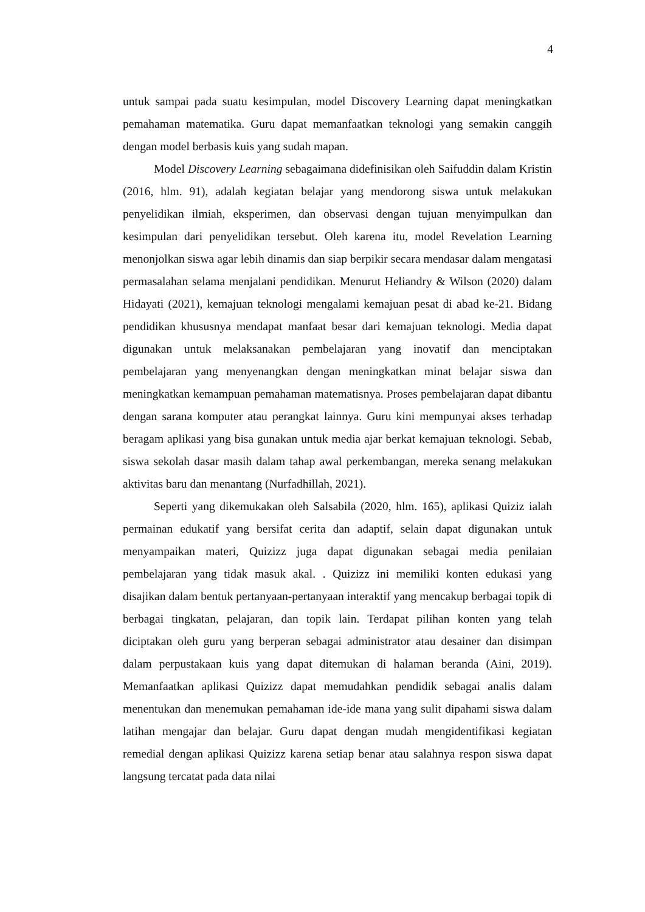4
untuk sampai pada suatu kesimpulan, model Discovery Learning dapat meningkatkan pemahaman matematika. Guru dapat memanfaatkan teknologi yang semakin canggih dengan model berbasis kuis yang sudah mapan.
Model Discovery Learning sebagaimana didefinisikan oleh Saifuddin dalam Kristin (2016, hlm. 91), adalah kegiatan belajar yang mendorong siswa untuk melakukan penyelidikan ilmiah, eksperimen, dan observasi dengan tujuan menyimpulkan dan kesimpulan dari penyelidikan tersebut. Oleh karena itu, model Revelation Learning menonjolkan siswa agar lebih dinamis dan siap berpikir secara mendasar dalam mengatasi permasalahan selama menjalani pendidikan. Menurut Heliandry & Wilson (2020) dalam Hidayati (2021), kemajuan teknologi mengalami kemajuan pesat di abad ke-21. Bidang pendidikan khususnya mendapat manfaat besar dari kemajuan teknologi. Media dapat digunakan untuk melaksanakan pembelajaran yang inovatif dan menciptakan pembelajaran yang menyenangkan dengan meningkatkan minat belajar siswa dan meningkatkan kemampuan pemahaman matematisnya. Proses pembelajaran dapat dibantu dengan sarana komputer atau perangkat lainnya. Guru kini mempunyai akses terhadap beragam aplikasi yang bisa gunakan untuk media ajar berkat kemajuan teknologi. Sebab, siswa sekolah dasar masih dalam tahap awal perkembangan, mereka senang melakukan aktivitas baru dan menantang (Nurfadhillah, 2021).
Seperti yang dikemukakan oleh Salsabila (2020, hlm. 165), aplikasi Quiziz ialah permainan edukatif yang bersifat cerita dan adaptif, selain dapat digunakan untuk menyampaikan materi, Quizizz juga dapat digunakan sebagai media penilaian pembelajaran yang tidak masuk akal. . Quizizz ini memiliki konten edukasi yang disajikan dalam bentuk pertanyaan-pertanyaan interaktif yang mencakup berbagai topik di berbagai tingkatan, pelajaran, dan topik lain. Terdapat pilihan konten yang telah diciptakan oleh guru yang berperan sebagai administrator atau desainer dan disimpan dalam perpustakaan kuis yang dapat ditemukan di halaman beranda (Aini, 2019). Memanfaatkan aplikasi Quizizz dapat memudahkan pendidik sebagai analis dalam menentukan dan menemukan pemahaman ide-ide mana yang sulit dipahami siswa dalam latihan mengajar dan belajar. Guru dapat dengan mudah mengidentifikasi kegiatan remedial dengan aplikasi Quizizz karena setiap benar atau salahnya respon siswa dapat langsung tercatat pada data nilai